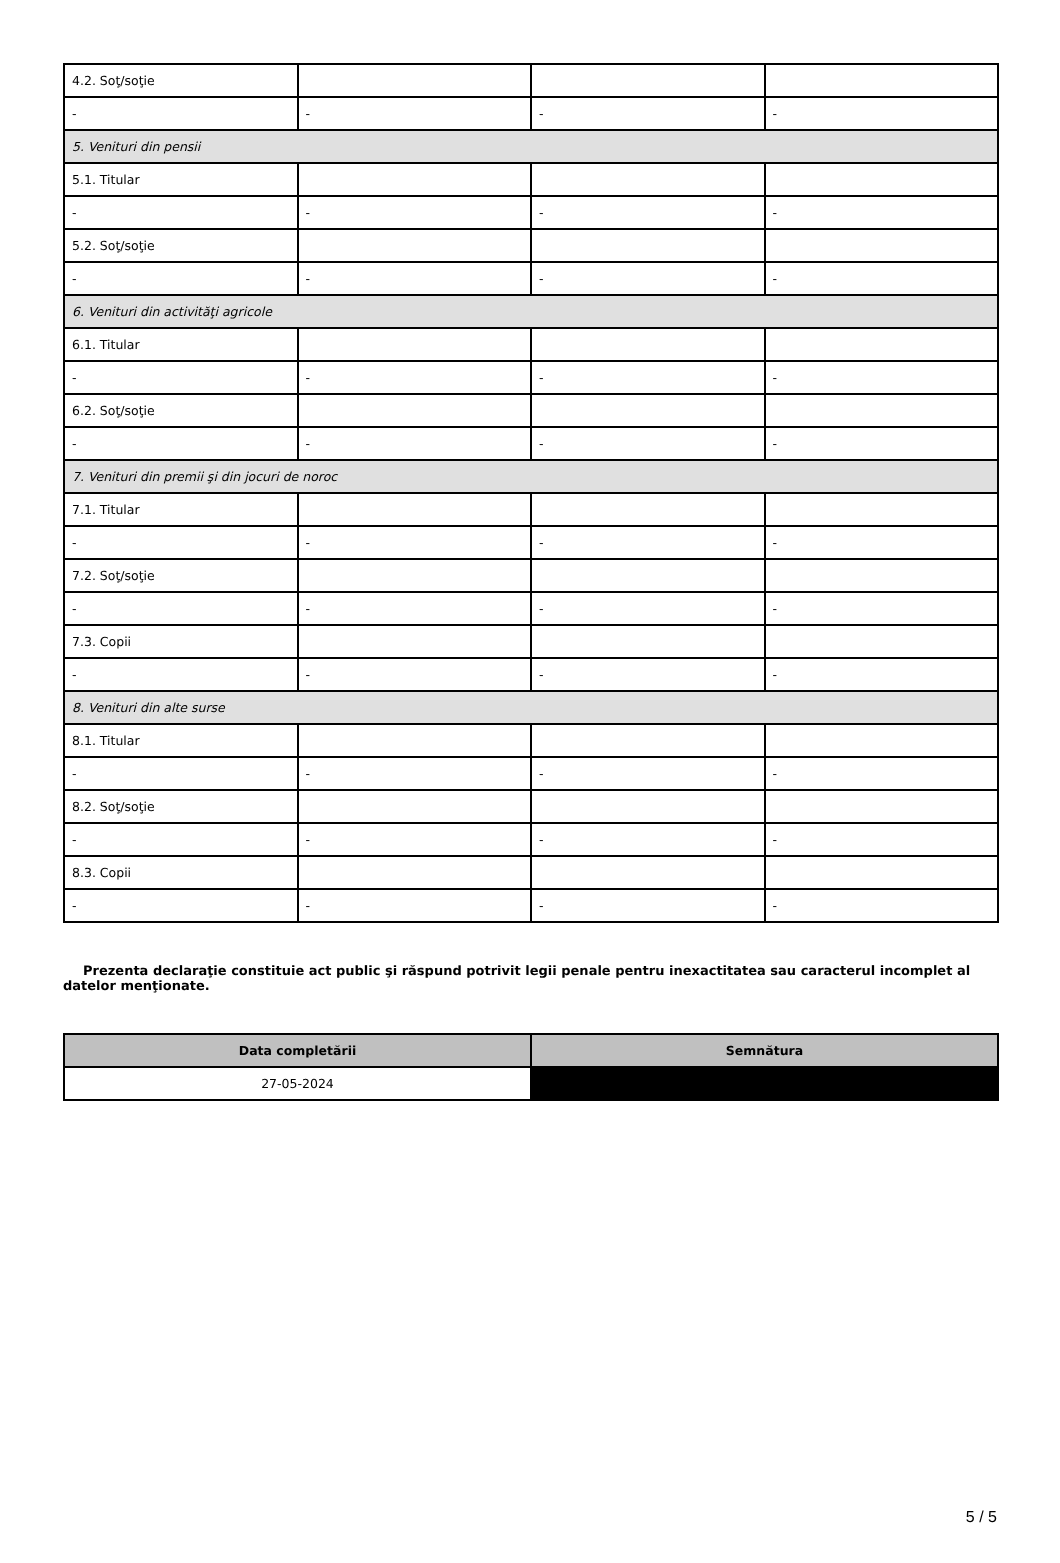| 4.2. Soţ/soţie | | | |
| - | - | - | - |
| 5. Venituri din pensii | | | |
| 5.1. Titular | | | |
| - | - | - | - |
| 5.2. Soţ/soţie | | | |
| - | - | - | - |
| 6. Venituri din activităţi agricole | | | |
| 6.1. Titular | | | |
| - | - | - | - |
| 6.2. Soţ/soţie | | | |
| - | - | - | - |
| 7. Venituri din premii şi din jocuri de noroc | | | |
| 7.1. Titular | | | |
| - | - | - | - |
| 7.2. Soţ/soţie | | | |
| - | - | - | - |
| 7.3. Copii | | | |
| - | - | - | - |
| 8. Venituri din alte surse | | | |
| 8.1. Titular | | | |
| - | - | - | - |
| 8.2. Soţ/soţie | | | |
| - | - | - | - |
| 8.3. Copii | | | |
| - | - | - | - |
Prezenta declaraţie constituie act public şi răspund potrivit legii penale pentru inexactitatea sau caracterul incomplet al datelor menţionate.
| Data completării | Semnătura |
| --- | --- |
| 27-05-2024 | |
5 / 5